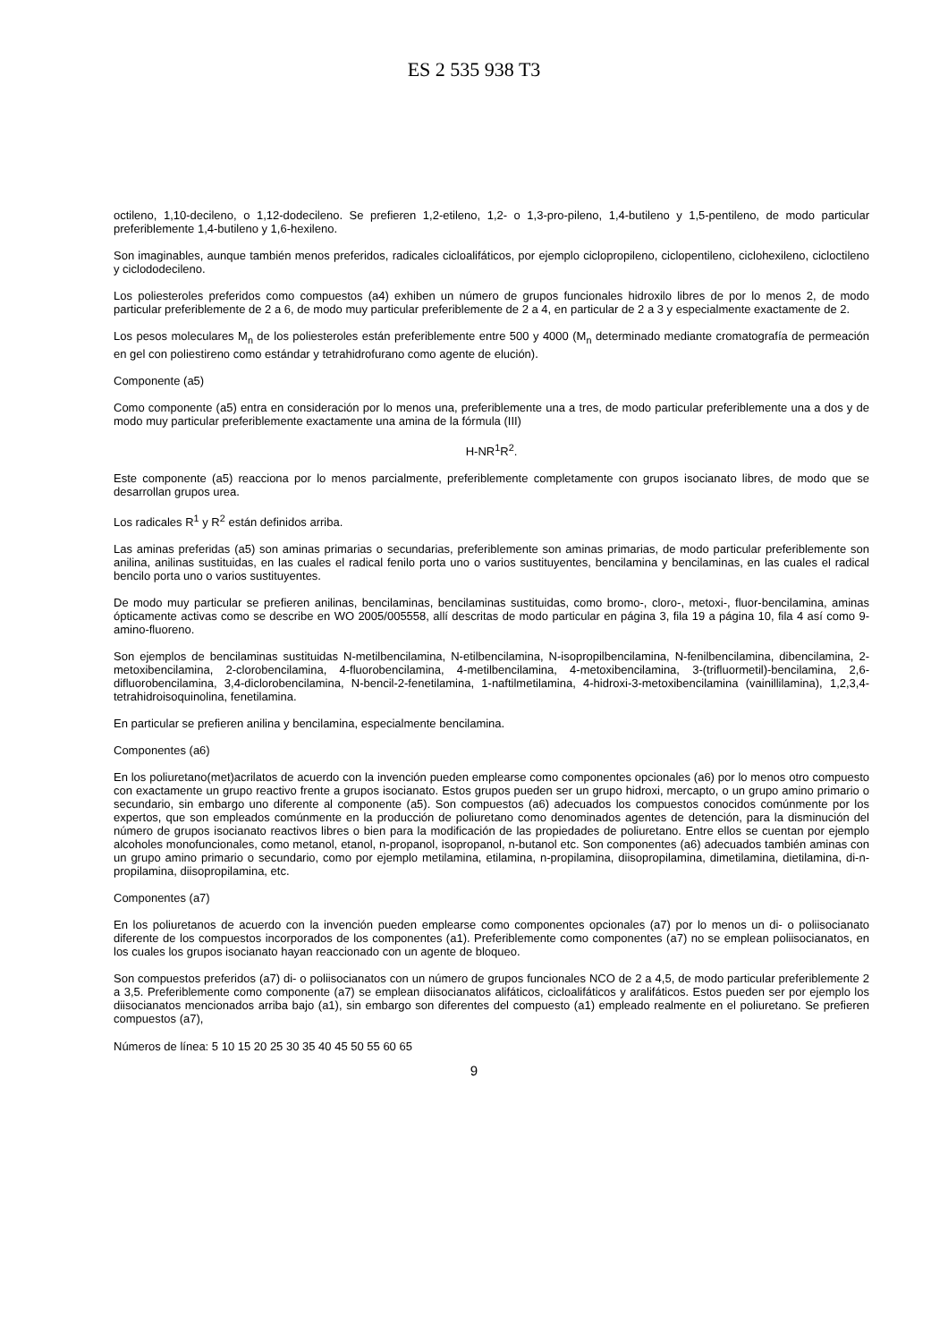ES 2 535 938 T3
octileno, 1,10-decileno, o 1,12-dodecileno. Se prefieren 1,2-etileno, 1,2- o 1,3-pro-pileno, 1,4-butileno y 1,5-pentileno, de modo particular preferiblemente 1,4-butileno y 1,6-hexileno.
Son imaginables, aunque también menos preferidos, radicales cicloalifáticos, por ejemplo ciclopropileno, ciclopentileno, ciclohexileno, cicloctileno y ciclododecileno.
Los poliesteroles preferidos como compuestos (a4) exhiben un número de grupos funcionales hidroxilo libres de por lo menos 2, de modo particular preferiblemente de 2 a 6, de modo muy particular preferiblemente de 2 a 4, en particular de 2 a 3 y especialmente exactamente de 2.
Los pesos moleculares M<sub>n</sub> de los poliesteroles están preferiblemente entre 500 y 4000 (M<sub>n</sub> determinado mediante cromatografía de permeación en gel con poliestireno como estándar y tetrahidrofurano como agente de elución).
Componente (a5)
Como componente (a5) entra en consideración por lo menos una, preferiblemente una a tres, de modo particular preferiblemente una a dos y de modo muy particular preferiblemente exactamente una amina de la fórmula (III)
H-NR<sup>1</sup>R<sup>2</sup>.
Este componente (a5) reacciona por lo menos parcialmente, preferiblemente completamente con grupos isocianato libres, de modo que se desarrollan grupos urea.
Los radicales R<sup>1</sup> y R<sup>2</sup> están definidos arriba.
Las aminas preferidas (a5) son aminas primarias o secundarias, preferiblemente son aminas primarias, de modo particular preferiblemente son anilina, anilinas sustituidas, en las cuales el radical fenilo porta uno o varios sustituyentes, bencilamina y bencilaminas, en las cuales el radical bencilo porta uno o varios sustituyentes.
De modo muy particular se prefieren anilinas, bencilaminas, bencilaminas sustituidas, como bromo-, cloro-, metoxi-, fluor-bencilamina, aminas ópticamente activas como se describe en WO 2005/005558, allí descritas de modo particular en página 3, fila 19 a página 10, fila 4 así como 9-amino-fluoreno.
Son ejemplos de bencilaminas sustituidas N-metilbencilamina, N-etilbencilamina, N-isopropilbencilamina, N-fenilbencilamina, dibencilamina, 2-metoxibencilamina, 2-clorobencilamina, 4-fluorobencilamina, 4-metilbencilamina, 4-metoxibencilamina, 3-(trifluormetil)-bencilamina, 2,6-difluorobencilamina, 3,4-diclorobencilamina, N-bencil-2-fenetilamina, 1-naftilmetilamina, 4-hidroxi-3-metoxibencilamina (vainillilamina), 1,2,3,4-tetrahidroisoquinolina, fenetilamina.
En particular se prefieren anilina y bencilamina, especialmente bencilamina.
Componentes (a6)
En los poliuretano(met)acrilatos de acuerdo con la invención pueden emplearse como componentes opcionales (a6) por lo menos otro compuesto con exactamente un grupo reactivo frente a grupos isocianato. Estos grupos pueden ser un grupo hidroxi, mercapto, o un grupo amino primario o secundario, sin embargo uno diferente al componente (a5). Son compuestos (a6) adecuados los compuestos conocidos comúnmente por los expertos, que son empleados comúnmente en la producción de poliuretano como denominados agentes de detención, para la disminución del número de grupos isocianato reactivos libres o bien para la modificación de las propiedades de poliuretano. Entre ellos se cuentan por ejemplo alcoholes monofuncionales, como metanol, etanol, n-propanol, isopropanol, n-butanol etc. Son componentes (a6) adecuados también aminas con un grupo amino primario o secundario, como por ejemplo metilamina, etilamina, n-propilamina, diisopropilamina, dimetilamina, dietilamina, di-n-propilamina, diisopropilamina, etc.
Componentes (a7)
En los poliuretanos de acuerdo con la invención pueden emplearse como componentes opcionales (a7) por lo menos un di- o poliisocianato diferente de los compuestos incorporados de los componentes (a1). Preferiblemente como componentes (a7) no se emplean poliisocianatos, en los cuales los grupos isocianato hayan reaccionado con un agente de bloqueo.
Son compuestos preferidos (a7) di- o poliisocianatos con un número de grupos funcionales NCO de 2 a 4,5, de modo particular preferiblemente 2 a 3,5. Preferiblemente como componente (a7) se emplean diisocianatos alifáticos, cicloalifáticos y aralifáticos. Estos pueden ser por ejemplo los diisocianatos mencionados arriba bajo (a1), sin embargo son diferentes del compuesto (a1) empleado realmente en el poliuretano. Se prefieren compuestos (a7),
Números de línea: 5 10 15 20 25 30 35 40 45 50 55 60 65
9